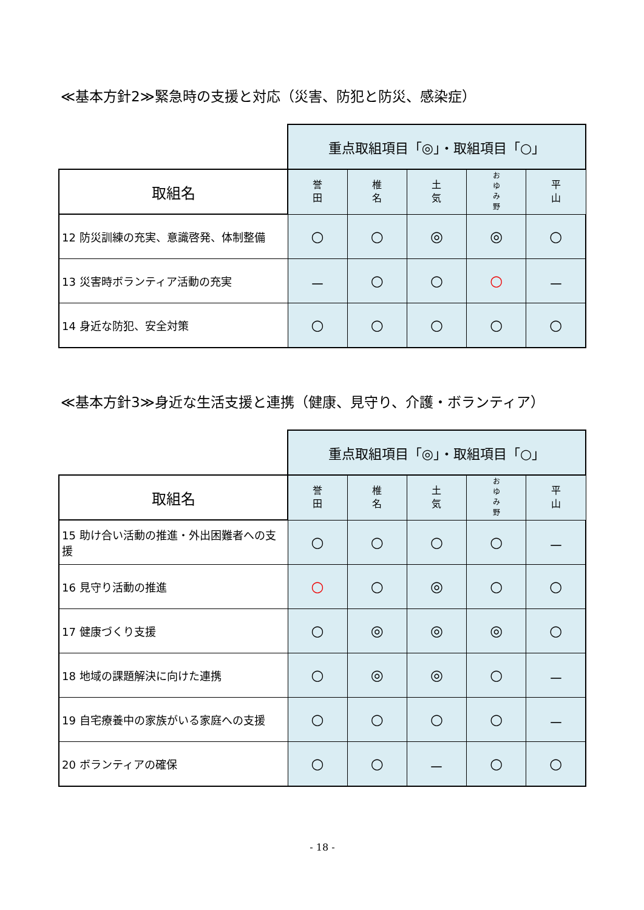≪基本方針2≫緊急時の支援と対応（災害、防犯と防災、感染症）
| | 重点取組項目「◎」・取組項目「○」 | | | | |
| 取組名 | 誉 田 | 椎 名 | 土 気 | お ゆ み 野 | 平 山 |
| 12 防災訓練の充実、意識啓発、体制整備 | ○ | ○ | ◎ | ◎ | ○ |
| 13 災害時ボランティア活動の充実 | － | ○ | ○ | ○ | － |
| 14 身近な防犯、安全対策 | ○ | ○ | ○ | ○ | ○ |
≪基本方針3≫身近な生活支援と連携（健康、見守り、介護・ボランティア）
| | 重点取組項目「◎」・取組項目「○」 | | | | |
| 取組名 | 誉 田 | 椎 名 | 土 気 | お ゆ み 野 | 平 山 |
| 15 助け合い活動の推進・外出困難者への支援 | ○ | ○ | ○ | ○ | － |
| 16 見守り活動の推進 | ○ | ○ | ◎ | ○ | ○ |
| 17 健康づくり支援 | ○ | ◎ | ◎ | ◎ | ○ |
| 18 地域の課題解決に向けた連携 | ○ | ◎ | ◎ | ○ | － |
| 19 自宅療養中の家族がいる家庭への支援 | ○ | ○ | ○ | ○ | － |
| 20 ボランティアの確保 | ○ | ○ | － | ○ | ○ |
- 18 -